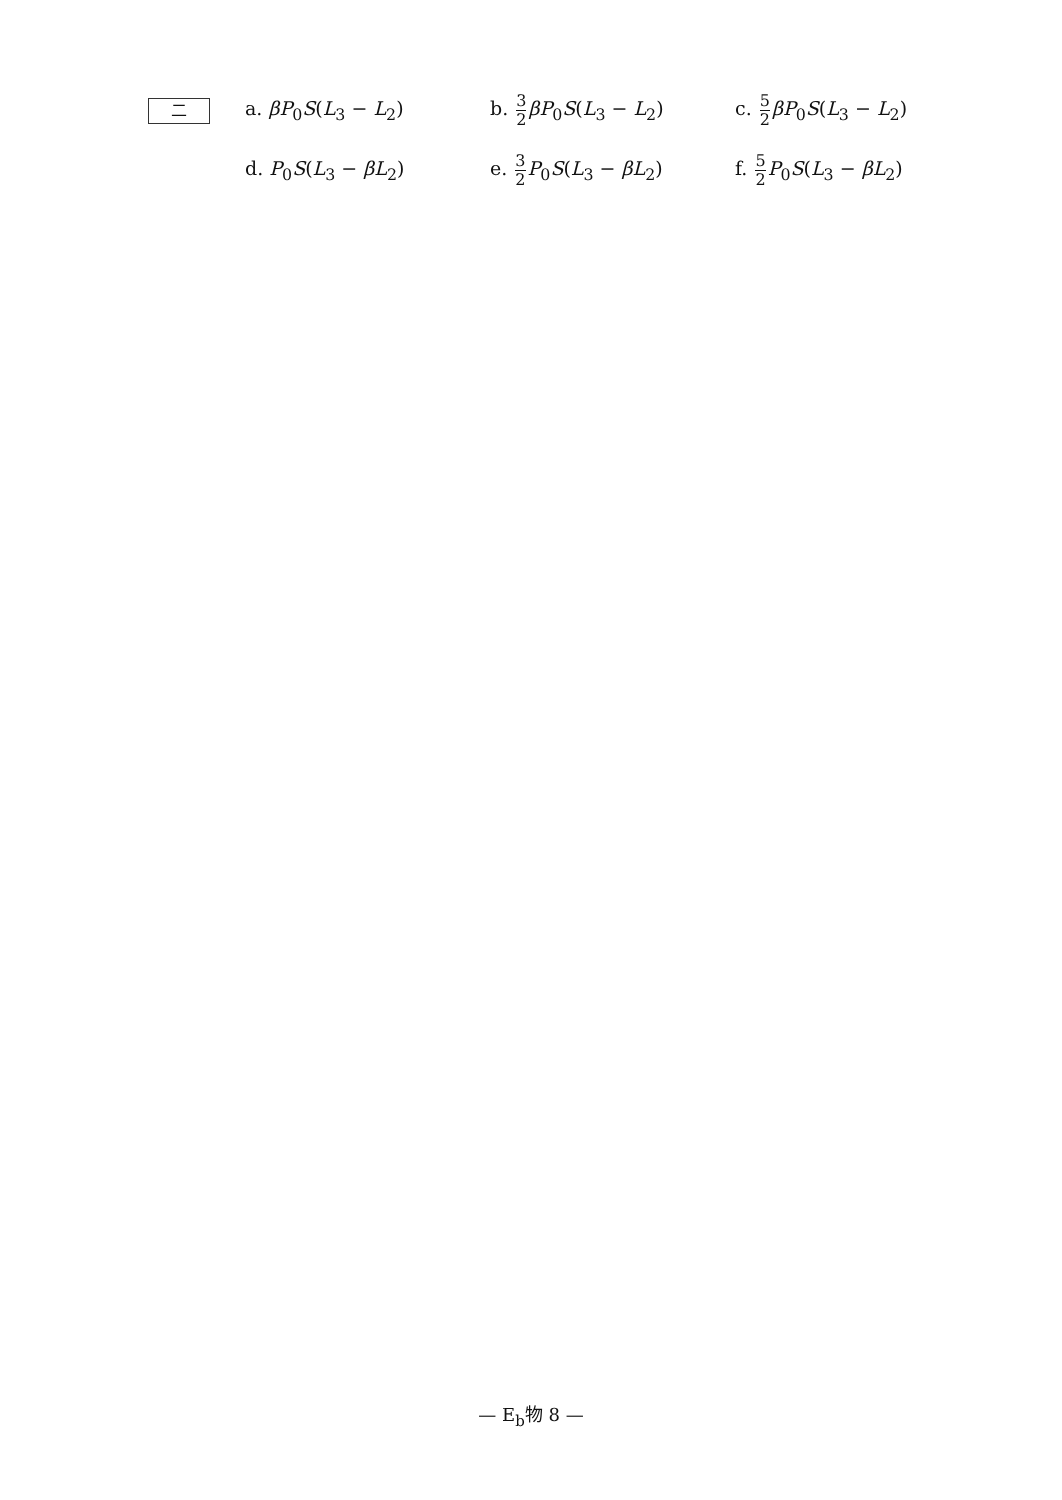二
a. βP<sub>0</sub>S(L<sub>3</sub> − L<sub>2</sub>) b. 3 2 βP<sub>0</sub>S(L<sub>3</sub> − L<sub>2</sub>) c. 5 2 βP<sub>0</sub>S(L<sub>3</sub> − L<sub>2</sub>)
d. P<sub>0</sub>S(L<sub>3</sub> − βL<sub>2</sub>) e. 3 2 P<sub>0</sub>S(L<sub>3</sub> − βL<sub>2</sub>) f. 5 2 P<sub>0</sub>S(L<sub>3</sub> − βL<sub>2</sub>)
— E<sub>b</sub>物 8 —